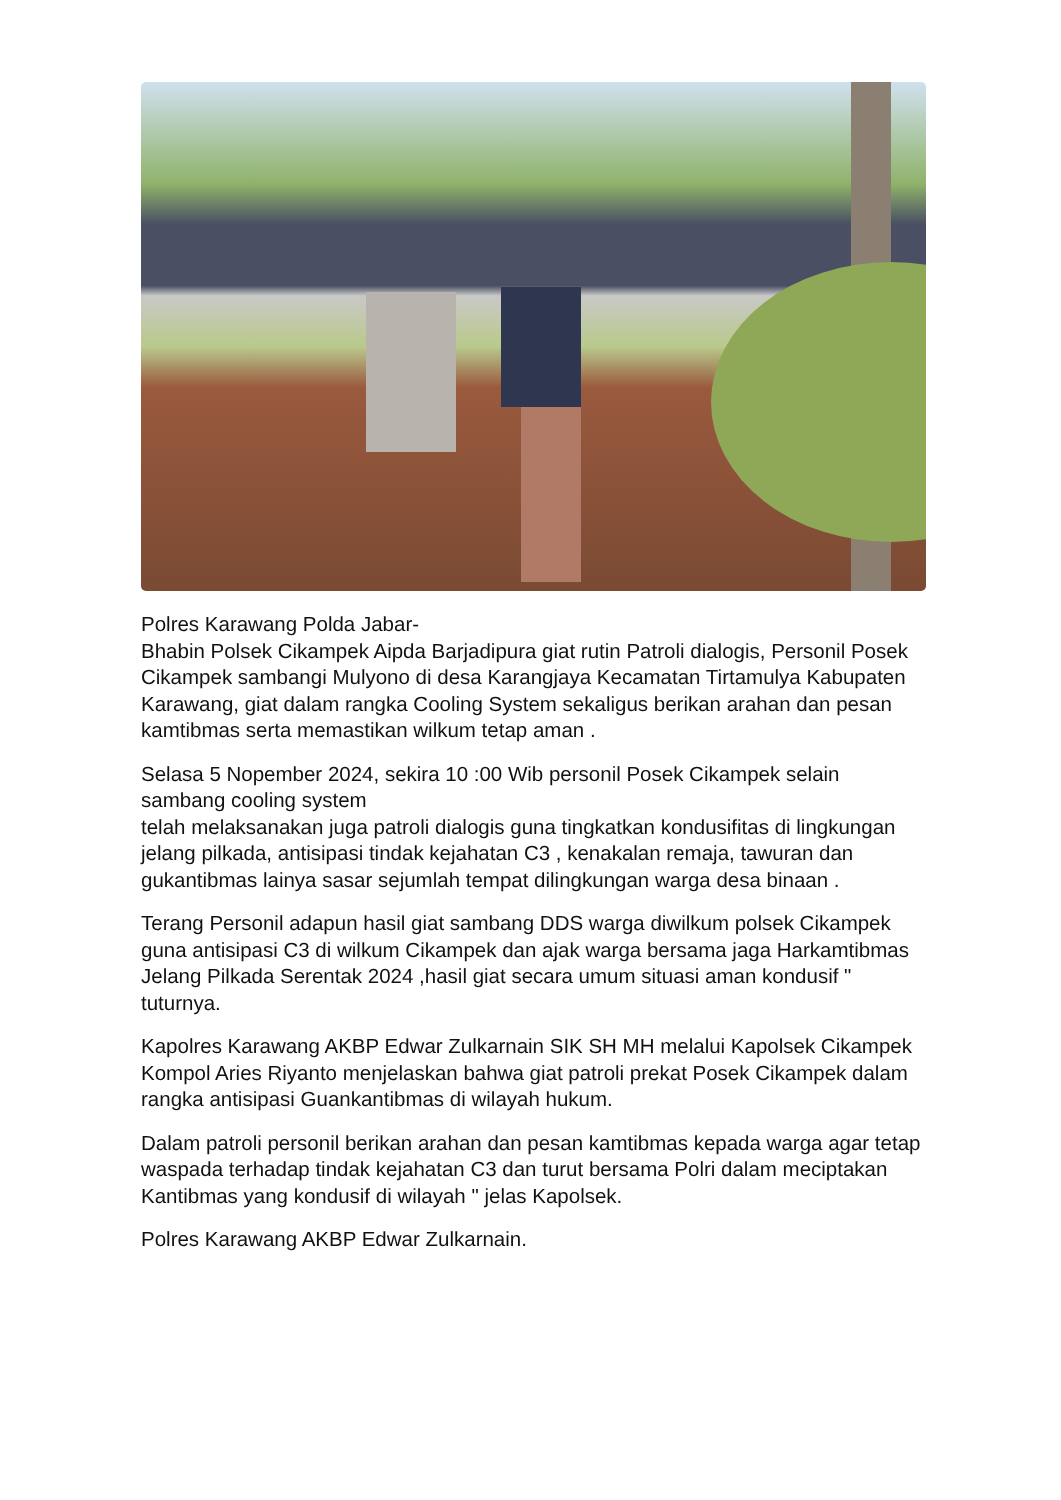Polres Karawang Polda Jabar-
Bhabin Polsek Cikampek Aipda Barjadipura giat rutin Patroli dialogis, Personil Posek Cikampek sambangi Mulyono di desa Karangjaya Kecamatan Tirtamulya Kabupaten Karawang, giat dalam rangka Cooling System sekaligus berikan arahan dan pesan kamtibmas serta memastikan wilkum tetap aman .
Selasa 5 Nopember 2024, sekira 10 :00 Wib personil Posek Cikampek selain sambang cooling system
telah melaksanakan juga patroli dialogis guna tingkatkan kondusifitas di lingkungan jelang pilkada, antisipasi tindak kejahatan C3 , kenakalan remaja, tawuran dan gukantibmas lainya sasar sejumlah tempat dilingkungan warga desa binaan .
Terang Personil adapun hasil giat sambang DDS warga diwilkum polsek Cikampek guna antisipasi C3 di wilkum Cikampek dan ajak warga bersama jaga Harkamtibmas Jelang Pilkada Serentak 2024 ,hasil giat secara umum situasi aman kondusif " tuturnya.
Kapolres Karawang AKBP Edwar Zulkarnain SIK SH MH melalui Kapolsek Cikampek Kompol Aries Riyanto menjelaskan bahwa giat patroli prekat Posek Cikampek dalam rangka antisipasi Guankantibmas di wilayah hukum.
Dalam patroli personil berikan arahan dan pesan kamtibmas kepada warga agar tetap waspada terhadap tindak kejahatan C3 dan turut bersama Polri dalam meciptakan Kantibmas yang kondusif di wilayah " jelas Kapolsek.
Polres Karawang AKBP Edwar Zulkarnain.